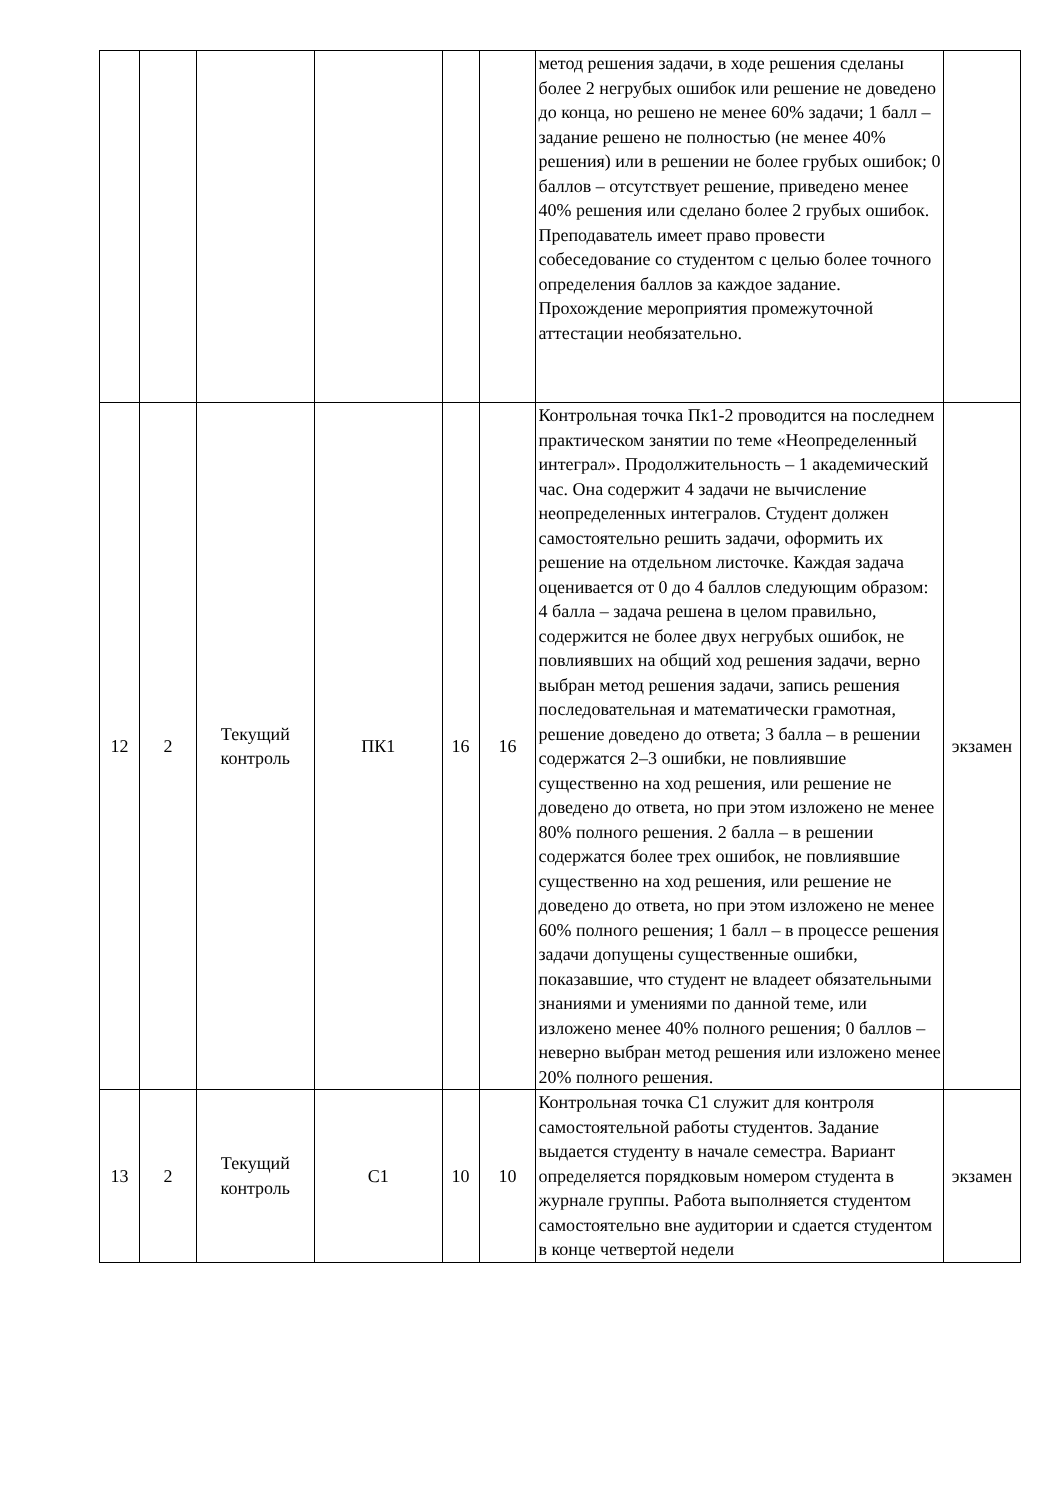| | | | | | | метод решения задачи, в ходе решения сделаны более 2 негрубых ошибок или решение не доведено до конца, но решено не менее 60% задачи; 1 балл – задание решено не полностью (не менее 40% решения) или в решении не более грубых ошибок; 0 баллов – отсутствует решение, приведено менее 40% решения или сделано более 2 грубых ошибок. Преподаватель имеет право провести собеседование со студентом с целью более точного определения баллов за каждое задание. Прохождение мероприятия промежуточной аттестации необязательно. | |
| 12 | 2 | Текущий контроль | ПК1 | 16 | 16 | Контрольная точка Пк1-2 проводится на последнем практическом занятии по теме «Неопределенный интеграл». Продолжительность – 1 академический час. Она содержит 4 задачи не вычисление неопределенных интегралов. Студент должен самостоятельно решить задачи, оформить их решение на отдельном листочке. Каждая задача оценивается от 0 до 4 баллов следующим образом: 4 балла – задача решена в целом правильно, содержится не более двух негрубых ошибок, не повлиявших на общий ход решения задачи, верно выбран метод решения задачи, запись решения последовательная и математически грамотная, решение доведено до ответа; 3 балла – в решении содержатся 2–3 ошибки, не повлиявшие существенно на ход решения, или решение не доведено до ответа, но при этом изложено не менее 80% полного решения. 2 балла – в решении содержатся более трех ошибок, не повлиявшие существенно на ход решения, или решение не доведено до ответа, но при этом изложено не менее 60% полного решения; 1 балл – в процессе решения задачи допущены существенные ошибки, показавшие, что студент не владеет обязательными знаниями и умениями по данной теме, или изложено менее 40% полного решения; 0 баллов – неверно выбран метод решения или изложено менее 20% полного решения. | экзамен |
| 13 | 2 | Текущий контроль | С1 | 10 | 10 | Контрольная точка С1 служит для контроля самостоятельной работы студентов. Задание выдается студенту в начале семестра. Вариант определяется порядковым номером студента в журнале группы. Работа выполняется студентом самостоятельно вне аудитории и сдается студентом в конце четвертой недели | экзамен |